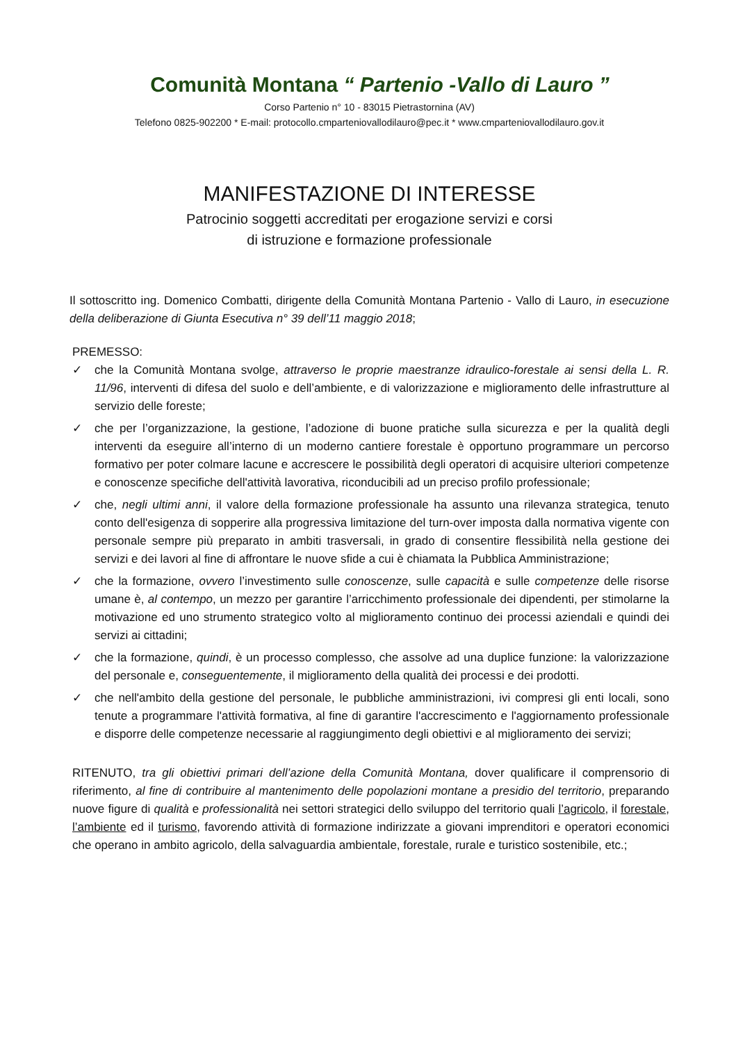Comunità Montana “ Partenio -Vallo di Lauro ”
Corso Partenio n° 10 - 83015 Pietrastornina (AV)
Telefono 0825-902200 * E-mail: protocollo.cmparteniovallodilauro@pec.it * www.cmparteniovallodilauro.gov.it
MANIFESTAZIONE DI INTERESSE
Patrocinio soggetti accreditati per erogazione servizi e corsi
di istruzione e formazione professionale
Il sottoscritto ing. Domenico Combatti, dirigente della Comunità Montana Partenio - Vallo di Lauro, in esecuzione della deliberazione di Giunta Esecutiva n° 39 dell’11 maggio 2018;
PREMESSO:
✓ che la Comunità Montana svolge, attraverso le proprie maestranze idraulico-forestale ai sensi della L. R. 11/96, interventi di difesa del suolo e dell’ambiente, e di valorizzazione e miglioramento delle infrastrutture al servizio delle foreste;
✓ che per l’organizzazione, la gestione, l’adozione di buone pratiche sulla sicurezza e per la qualità degli interventi da eseguire all’interno di un moderno cantiere forestale è opportuno programmare un percorso formativo per poter colmare lacune e accrescere le possibilità degli operatori di acquisire ulteriori competenze e conoscenze specifiche dell'attività lavorativa, riconducibili ad un preciso profilo professionale;
✓ che, negli ultimi anni, il valore della formazione professionale ha assunto una rilevanza strategica, tenuto conto dell'esigenza di sopperire alla progressiva limitazione del turn-over imposta dalla normativa vigente con personale sempre più preparato in ambiti trasversali, in grado di consentire flessibilità nella gestione dei servizi e dei lavori al fine di affrontare le nuove sfide a cui è chiamata la Pubblica Amministrazione;
✓ che la formazione, ovvero l’investimento sulle conoscenze, sulle capacità e sulle competenze delle risorse umane è, al contempo, un mezzo per garantire l’arricchimento professionale dei dipendenti, per stimolarne la motivazione ed uno strumento strategico volto al miglioramento continuo dei processi aziendali e quindi dei servizi ai cittadini;
✓ che la formazione, quindi, è un processo complesso, che assolve ad una duplice funzione: la valorizzazione del personale e, conseguentemente, il miglioramento della qualità dei processi e dei prodotti.
✓ che nell'ambito della gestione del personale, le pubbliche amministrazioni, ivi compresi gli enti locali, sono tenute a programmare l'attività formativa, al fine di garantire l'accrescimento e l'aggiornamento professionale e disporre delle competenze necessarie al raggiungimento degli obiettivi e al miglioramento dei servizi;
RITENUTO, tra gli obiettivi primari dell’azione della Comunità Montana, dover qualificare il comprensorio di riferimento, al fine di contribuire al mantenimento delle popolazioni montane a presidio del territorio, preparando nuove figure di qualità e professionalità nei settori strategici dello sviluppo del territorio quali l’agricolo, il forestale, l’ambiente ed il turismo, favorendo attività di formazione indirizzate a giovani imprenditori e operatori economici che operano in ambito agricolo, della salvaguardia ambientale, forestale, rurale e turistico sostenibile, etc.;